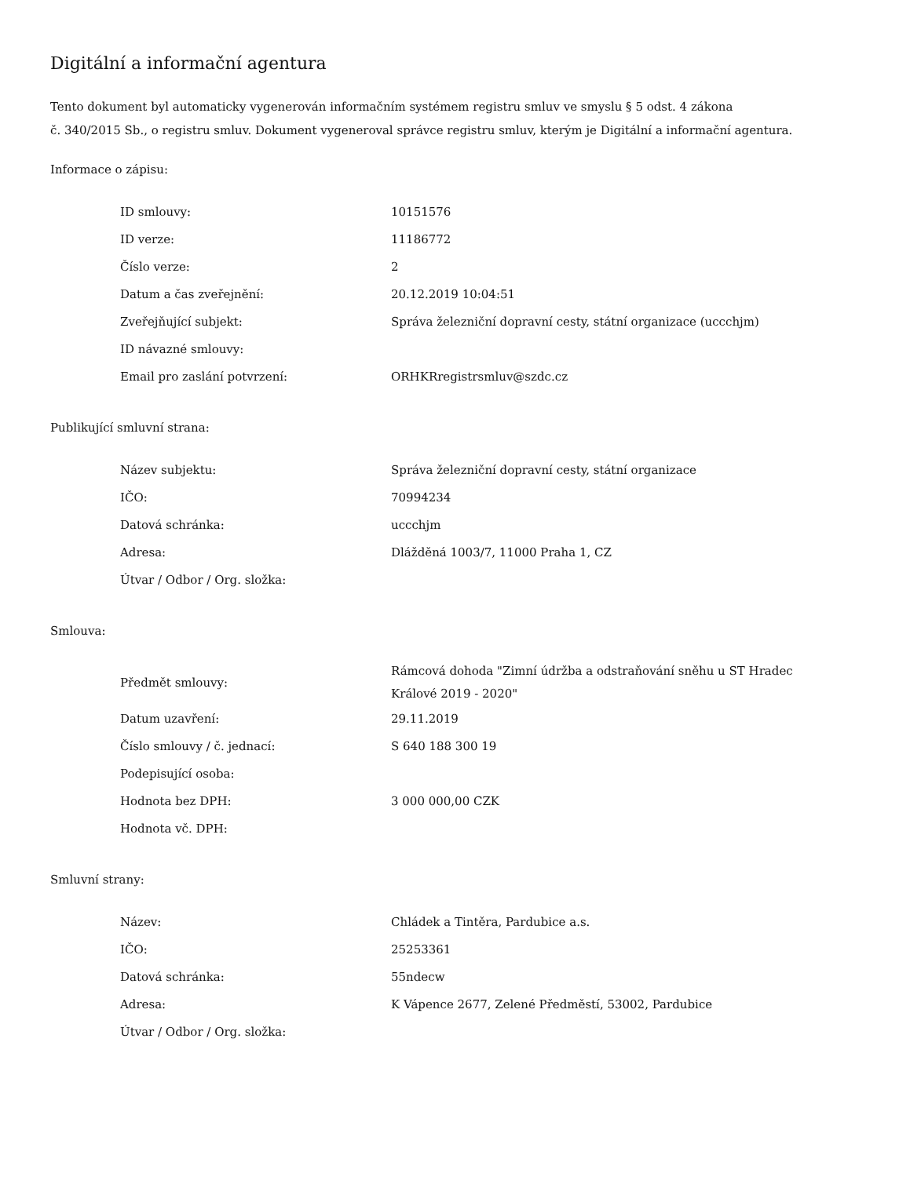Digitální a informační agentura
Tento dokument byl automaticky vygenerován informačním systémem registru smluv ve smyslu § 5 odst. 4 zákona
č. 340/2015 Sb., o registru smluv. Dokument vygeneroval správce registru smluv, kterým je Digitální a informační agentura.
Informace o zápisu:
| ID smlouvy: | 10151576 |
| ID verze: | 11186772 |
| Číslo verze: | 2 |
| Datum a čas zveřejnění: | 20.12.2019 10:04:51 |
| Zveřejňující subjekt: | Správa železniční dopravní cesty, státní organizace (uccchjm) |
| ID návazné smlouvy: | |
| Email pro zaslání potvrzení: | ORHKRregistrsmluv@szdc.cz |
Publikující smluvní strana:
| Název subjektu: | Správa železniční dopravní cesty, státní organizace |
| IČO: | 70994234 |
| Datová schránka: | uccchjm |
| Adresa: | Dlážděná 1003/7, 11000 Praha 1, CZ |
| Útvar / Odbor / Org. složka: | |
Smlouva:
| Předmět smlouvy: | Rámcová dohoda "Zimní údržba a odstraňování sněhu u ST Hradec Králové 2019 - 2020" |
| Datum uzavření: | 29.11.2019 |
| Číslo smlouvy / č. jednací: | S 640 188 300 19 |
| Podepisující osoba: | |
| Hodnota bez DPH: | 3 000 000,00 CZK |
| Hodnota vč. DPH: | |
Smluvní strany:
| Název: | Chládek a Tintěra, Pardubice a.s. |
| IČO: | 25253361 |
| Datová schránka: | 55ndecw |
| Adresa: | K Vápence 2677, Zelené Předměstí, 53002, Pardubice |
| Útvar / Odbor / Org. složka: | |